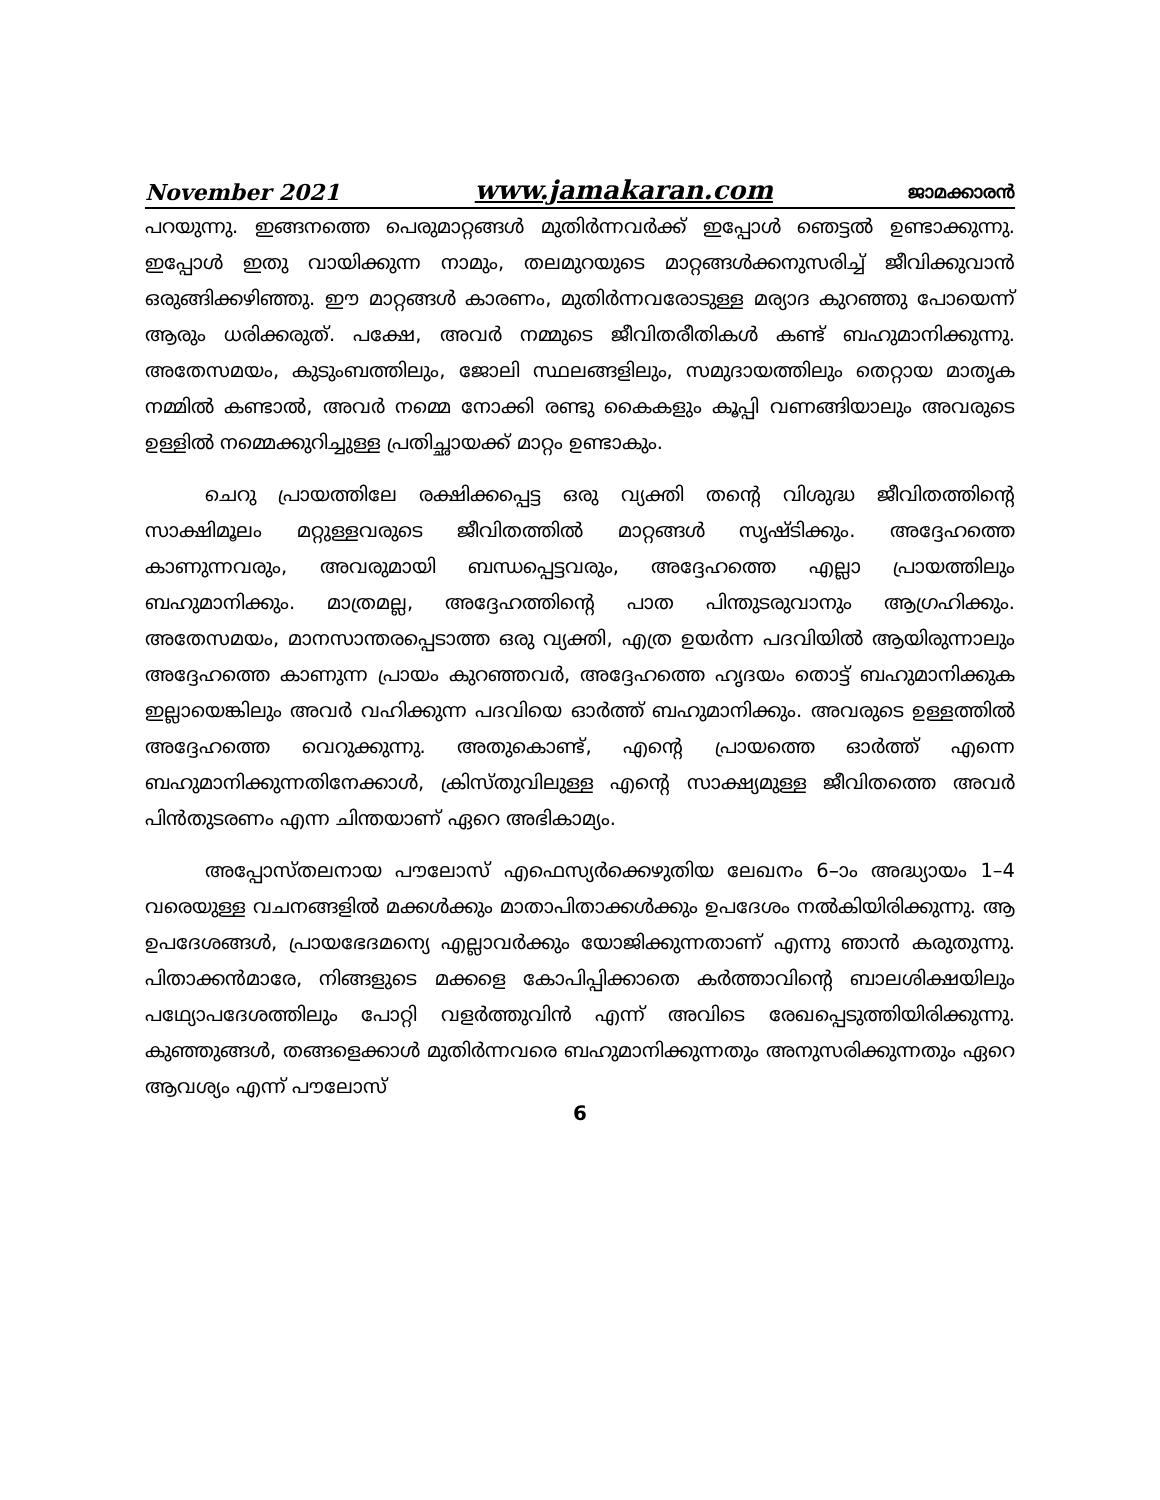November 2021 www.jamakaran.com ജാമക്കാരൻ
പറയുന്നു. ഇങ്ങനത്തെ പെരുമാറ്റങ്ങൾ മുതിർന്നവർക്ക് ഇപ്പോൾ ഞെട്ടൽ ഉണ്ടാക്കുന്നു. ഇപ്പോൾ ഇതു വായിക്കുന്ന നാമും, തലമുറയുടെ മാറ്റങ്ങൾക്കനുസരിച്ച് ജീവിക്കുവാൻ ഒരുങ്ങിക്കഴിഞ്ഞു. ഈ മാറ്റങ്ങൾ കാരണം, മുതിർന്നവരോടുള്ള മര്യാദ കുറഞ്ഞു പോയെന്ന് ആരും ധരിക്കരുത്. പക്ഷേ, അവർ നമ്മുടെ ജീവിതരീതികൾ കണ്ട് ബഹുമാനിക്കുന്നു. അതേസമയം, കുടുംബത്തിലും, ജോലി സ്ഥലങ്ങളിലും, സമുദായത്തിലും തെറ്റായ മാതൃക നമ്മിൽ കണ്ടാൽ, അവർ നമ്മെ നോക്കി രണ്ടു കൈകളും കൂപ്പി വണങ്ങിയാലും അവരുടെ ഉള്ളിൽ നമ്മെക്കുറിച്ചുള്ള പ്രതിച്ഛായക്ക് മാറ്റം ഉണ്ടാകും.
ചെറു പ്രായത്തിലേ രക്ഷിക്കപ്പെട്ട ഒരു വ്യക്തി തന്റെ വിശുദ്ധ ജീവിതത്തിന്റെ സാക്ഷിമൂലം മറ്റുള്ളവരുടെ ജീവിതത്തിൽ മാറ്റങ്ങൾ സൃഷ്ടിക്കും. അദ്ദേഹത്തെ കാണുന്നവരും, അവരുമായി ബന്ധപ്പെട്ടവരും, അദ്ദേഹത്തെ എല്ലാ പ്രായത്തിലും ബഹുമാനിക്കും. മാത്രമല്ല, അദ്ദേഹത്തിന്റെ പാത പിന്തുടരുവാനും ആഗ്രഹിക്കും. അതേസമയം, മാനസാന്തരപ്പെടാത്ത ഒരു വ്യക്തി, എത്ര ഉയർന്ന പദവിയിൽ ആയിരുന്നാലും അദ്ദേഹത്തെ കാണുന്ന പ്രായം കുറഞ്ഞവർ, അദ്ദേഹത്തെ ഹൃദയം തൊട്ട് ബഹുമാനിക്കുക ഇല്ലായെങ്കിലും അവർ വഹിക്കുന്ന പദവിയെ ഓർത്ത് ബഹുമാനിക്കും. അവരുടെ ഉള്ളത്തിൽ അദ്ദേഹത്തെ വെറുക്കുന്നു. അതുകൊണ്ട്, എന്റെ പ്രായത്തെ ഓർത്ത് എന്നെ ബഹുമാനിക്കുന്നതിനേക്കാൾ, ക്രിസ്തുവിലുള്ള എന്റെ സാക്ഷ്യമുള്ള ജീവിതത്തെ അവർ പിൻതുടരണം എന്ന ചിന്തയാണ് ഏറെ അഭികാമ്യം.
അപ്പോസ്തലനായ പൗലോസ് എഫെസ്യർക്കെഴുതിയ ലേഖനം 6–ാം അദ്ധ്യായം 1–4 വരെയുള്ള വചനങ്ങളിൽ മക്കൾക്കും മാതാപിതാക്കൾക്കും ഉപദേശം നൽകിയിരിക്കുന്നു. ആ ഉപദേശങ്ങൾ, പ്രായഭേദമന്യെ എല്ലാവർക്കും യോജിക്കുന്നതാണ് എന്നു ഞാൻ കരുതുന്നു. പിതാക്കൻമാരേ, നിങ്ങളുടെ മക്കളെ കോപിപ്പിക്കാതെ കർത്താവിന്റെ ബാലശിക്ഷയിലും പഥ്യോപദേശത്തിലും പോറ്റി വളർത്തുവിൻ എന്ന് അവിടെ രേഖപ്പെടുത്തിയിരിക്കുന്നു. കുഞ്ഞുങ്ങൾ, തങ്ങളെക്കാൾ മുതിർന്നവരെ ബഹുമാനിക്കുന്നതും അനുസരിക്കുന്നതും ഏറെ ആവശ്യം എന്ന് പൗലോസ്
6